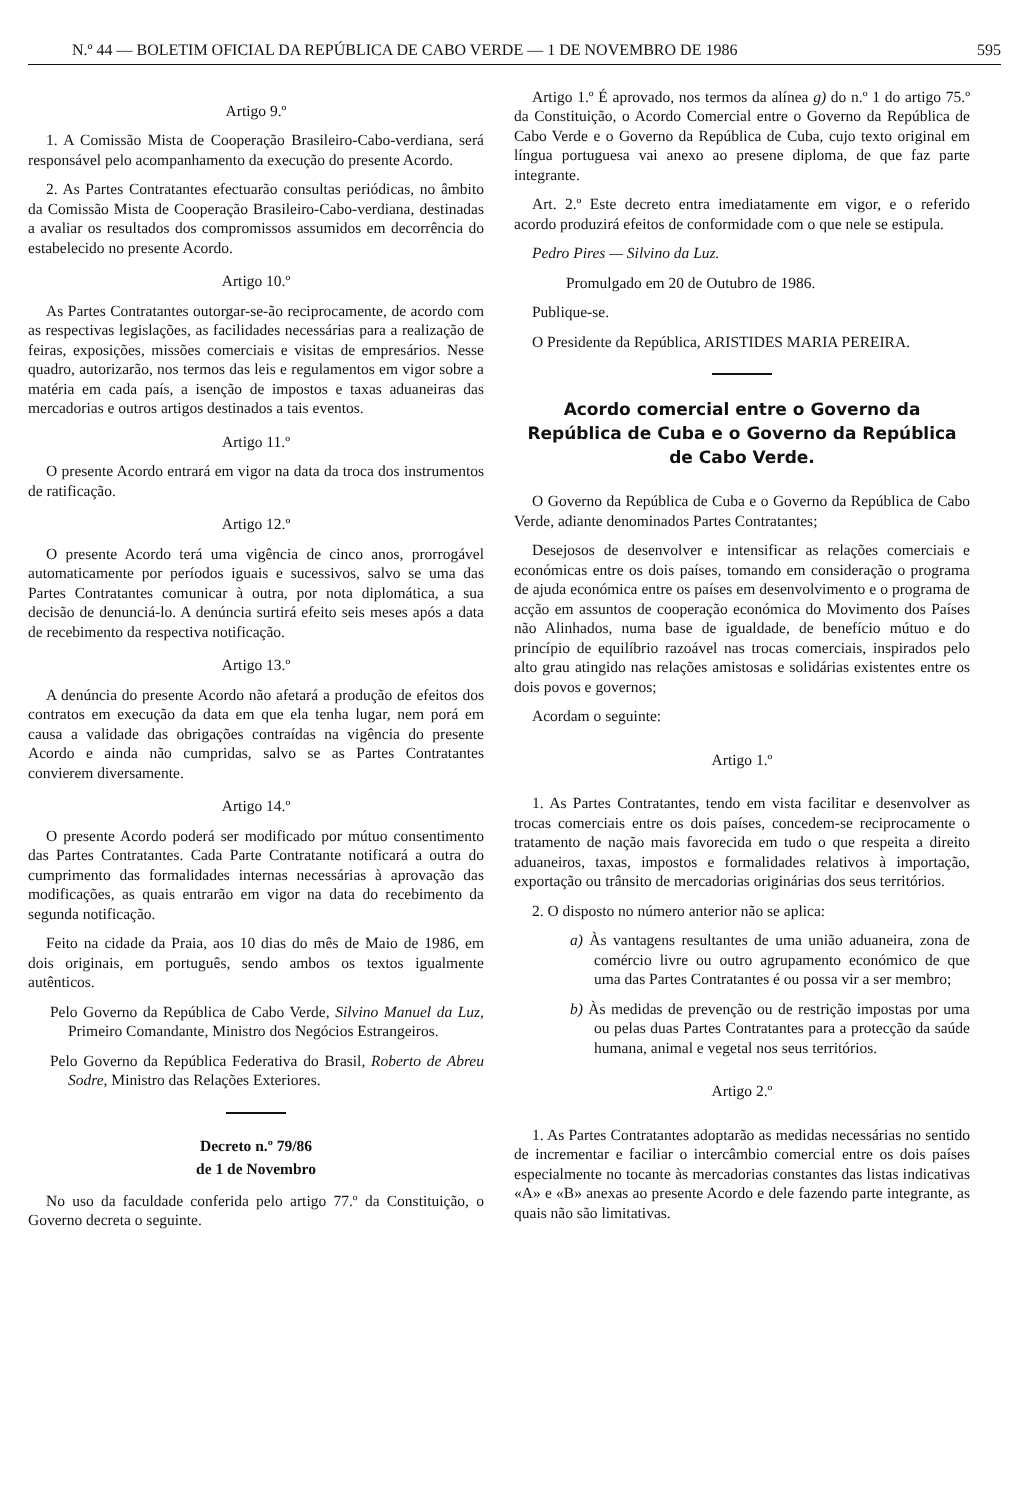N.º 44 — BOLETIM OFICIAL DA REPÚBLICA DE CABO VERDE — 1 DE NOVEMBRO DE 1986 595
Artigo 9.º
1. A Comissão Mista de Cooperação Brasileiro-Cabo-verdiana, será responsável pelo acompanhamento da execução do presente Acordo.
2. As Partes Contratantes efectuarão consultas periódicas, no âmbito da Comissão Mista de Cooperação Brasileiro-Cabo-verdiana, destinadas a avaliar os resultados dos compromissos assumidos em decorrência do estabelecido no presente Acordo.
Artigo 10.º
As Partes Contratantes outorgar-se-ão reciprocamente, de acordo com as respectivas legislações, as facilidades necessárias para a realização de feiras, exposições, missões comerciais e visitas de empresários. Nesse quadro, autorizarão, nos termos das leis e regulamentos em vigor sobre a matéria em cada país, a isenção de impostos e taxas aduaneiras das mercadorias e outros artigos destinados a tais eventos.
Artigo 11.º
O presente Acordo entrará em vigor na data da troca dos instrumentos de ratificação.
Artigo 12.º
O presente Acordo terá uma vigência de cinco anos, prorrogável automaticamente por períodos iguais e sucessivos, salvo se uma das Partes Contratantes comunicar à outra, por nota diplomática, a sua decisão de denunciá-lo. A denúncia surtirá efeito seis meses após a data de recebimento da respectiva notificação.
Artigo 13.º
A denúncia do presente Acordo não afetará a produção de efeitos dos contratos em execução da data em que ela tenha lugar, nem porá em causa a validade das obrigações contraídas na vigência do presente Acordo e ainda não cumpridas, salvo se as Partes Contratantes convierem diversamente.
Artigo 14.º
O presente Acordo poderá ser modificado por mútuo consentimento das Partes Contratantes. Cada Parte Contratante notificará a outra do cumprimento das formalidades internas necessárias à aprovação das modificações, as quais entrarão em vigor na data do recebimento da segunda notificação.
Feito na cidade da Praia, aos 10 dias do mês de Maio de 1986, em dois originais, em português, sendo ambos os textos igualmente autênticos.
Pelo Governo da República de Cabo Verde, Silvino Manuel da Luz, Primeiro Comandante, Ministro dos Negócios Estrangeiros.
Pelo Governo da República Federativa do Brasil, Roberto de Abreu Sodre, Ministro das Relações Exteriores.
Decreto n.º 79/86
de 1 de Novembro
No uso da faculdade conferida pelo artigo 77.º da Constituição, o Governo decreta o seguinte.
Artigo 1.º É aprovado, nos termos da alínea g) do n.º 1 do artigo 75.º da Constituição, o Acordo Comercial entre o Governo da República de Cabo Verde e o Governo da República de Cuba, cujo texto original em língua portuguesa vai anexo ao presene diploma, de que faz parte integrante.
Art. 2.º Este decreto entra imediatamente em vigor, e o referido acordo produzirá efeitos de conformidade com o que nele se estipula.
Pedro Pires — Silvino da Luz.
Promulgado em 20 de Outubro de 1986.
Publique-se.
O Presidente da República, ARISTIDES MARIA PEREIRA.
Acordo comercial entre o Governo da República de Cuba e o Governo da República de Cabo Verde.
O Governo da República de Cuba e o Governo da República de Cabo Verde, adiante denominados Partes Contratantes;
Desejosos de desenvolver e intensificar as relações comerciais e económicas entre os dois países, tomando em consideração o programa de ajuda económica entre os países em desenvolvimento e o programa de acção em assuntos de cooperação económica do Movimento dos Países não Alinhados, numa base de igualdade, de benefício mútuo e do princípio de equilíbrio razoável nas trocas comerciais, inspirados pelo alto grau atingido nas relações amistosas e solidárias existentes entre os dois povos e governos;
Acordam o seguinte:
Artigo 1.º
1. As Partes Contratantes, tendo em vista facilitar e desenvolver as trocas comerciais entre os dois países, concedem-se reciprocamente o tratamento de nação mais favorecida em tudo o que respeita a direito aduaneiros, taxas, impostos e formalidades relativos à importação, exportação ou trânsito de mercadorias originárias dos seus territórios.
2. O disposto no número anterior não se aplica:
a) Às vantagens resultantes de uma união aduaneira, zona de comércio livre ou outro agrupamento económico de que uma das Partes Contratantes é ou possa vir a ser membro;
b) Às medidas de prevenção ou de restrição impostas por uma ou pelas duas Partes Contratantes para a protecção da saúde humana, animal e vegetal nos seus territórios.
Artigo 2.º
1. As Partes Contratantes adoptarão as medidas necessárias no sentido de incrementar e faciliar o intercâmbio comercial entre os dois países especialmente no tocante às mercadorias constantes das listas indicativas «A» e «B» anexas ao presente Acordo e dele fazendo parte integrante, as quais não são limitativas.